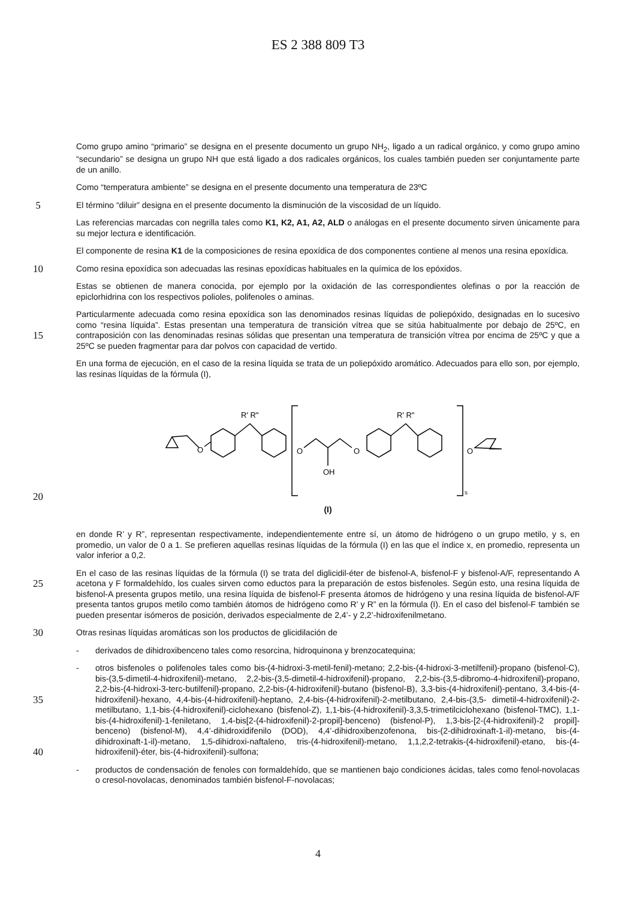ES 2 388 809 T3
Como grupo amino “primario” se designa en el presente documento un grupo NH<sub>2</sub>, ligado a un radical orgánico, y como grupo amino “secundario” se designa un grupo NH que está ligado a dos radicales orgánicos, los cuales también pueden ser conjuntamente parte de un anillo.
Como “temperatura ambiente” se designa en el presente documento una temperatura de 23ºC
5
El término “diluir” designa en el presente documento la disminución de la viscosidad de un líquido.
Las referencias marcadas con negrilla tales como K1, K2, A1, A2, ALD o análogas en el presente documento sirven únicamente para su mejor lectura e identificación.
El componente de resina K1 de la composiciones de resina epoxídica de dos componentes contiene al menos una resina epoxídica.
10
Como resina epoxídica son adecuadas las resinas epoxídicas habituales en la química de los epóxidos.
Estas se obtienen de manera conocida, por ejemplo por la oxidación de las correspondientes olefinas o por la reacción de epiclorhidrina con los respectivos polioles, polifenoles o aminas.
15
Particularmente adecuada como resina epoxídica son las denominados resinas líquidas de poliepóxido, designadas en lo sucesivo como “resina líquida”. Estas presentan una temperatura de transición vítrea que se sitúa habitualmente por debajo de 25ºC, en contraposición con las denominadas resinas sólidas que presentan una temperatura de transición vítrea por encima de 25ºC y que a 25ºC se pueden fragmentar para dar polvos con capacidad de vertido.
En una forma de ejecución, en el caso de la resina líquida se trata de un poliepóxido aromático. Adecuados para ello son, por ejemplo, las resinas líquidas de la fórmula (I),
20
O
R' R"
O
OH
O
R' R"
s
O
(I)
en donde R’ y R”, representan respectivamente, independientemente entre sí, un átomo de hidrógeno o un grupo metilo, y s, en promedio, un valor de 0 a 1. Se prefieren aquellas resinas líquidas de la fórmula (I) en las que el índice x, en promedio, representa un valor inferior a 0,2.
25
En el caso de las resinas líquidas de la fórmula (I) se trata del diglicidil-éter de bisfenol-A, bisfenol-F y bisfenol-A/F, representando A acetona y F formaldehído, los cuales sirven como eductos para la preparación de estos bisfenoles. Según esto, una resina líquida de bisfenol-A presenta grupos metilo, una resina líquida de bisfenol-F presenta átomos de hidrógeno y una resina líquida de bisfenol-A/F presenta tantos grupos metilo como también átomos de hidrógeno como R’ y R” en la fórmula (I). En el caso del bisfenol-F también se pueden presentar isómeros de posición, derivados especialmente de 2,4’- y 2,2’-hidroxifenilmetano.
30
Otras resinas líquidas aromáticas son los productos de glicidilación de
- derivados de dihidroxibenceno tales como resorcina, hidroquinona y brenzocatequina;
35
40
- otros bisfenoles o polifenoles tales como bis-(4-hidroxi-3-metil-fenil)-metano; 2,2-bis-(4-hidroxi-3-metilfenil)-propano (bisfenol-C), bis-(3,5-dimetil-4-hidroxifenil)-metano, 2,2-bis-(3,5-dimetil-4-hidroxifenil)-propano, 2,2-bis-(3,5-dibromo-4-hidroxifenil)-propano, 2,2-bis-(4-hidroxi-3-terc-butilfenil)-propano, 2,2-bis-(4-hidroxifenil)-butano (bisfenol-B), 3,3-bis-(4-hidroxifenil)-pentano, 3,4-bis-(4-hidroxifenil)-hexano, 4,4-bis-(4-hidroxifenil)-heptano, 2,4-bis-(4-hidroxifenil)-2-metilbutano, 2,4-bis-(3,5- dimetil-4-hidroxifenil)-2-metilbutano, 1,1-bis-(4-hidroxifenil)-ciclohexano (bisfenol-Z), 1,1-bis-(4-hidroxifenil)-3,3,5-trimetilciclohexano (bisfenol-TMC), 1,1-bis-(4-hidroxifenil)-1-feniletano, 1,4-bis[2-(4-hidroxifenil)-2-propil]-benceno) (bisfenol-P), 1,3-bis-[2-(4-hidroxifenil)-2 propil]-benceno) (bisfenol-M), 4,4’-dihidroxidifenilo (DOD), 4,4’-dihidroxibenzofenona, bis-(2-dihidroxinaft-1-il)-metano, bis-(4-dihidroxinaft-1-il)-metano, 1,5-dihidroxi-naftaleno, tris-(4-hidroxifenil)-metano, 1,1,2,2-tetrakis-(4-hidroxifenil)-etano, bis-(4-hidroxifenil)-éter, bis-(4-hidroxifenil)-sulfona;
- productos de condensación de fenoles con formaldehído, que se mantienen bajo condiciones ácidas, tales como fenol-novolacas o cresol-novolacas, denominados también bisfenol-F-novolacas;
4